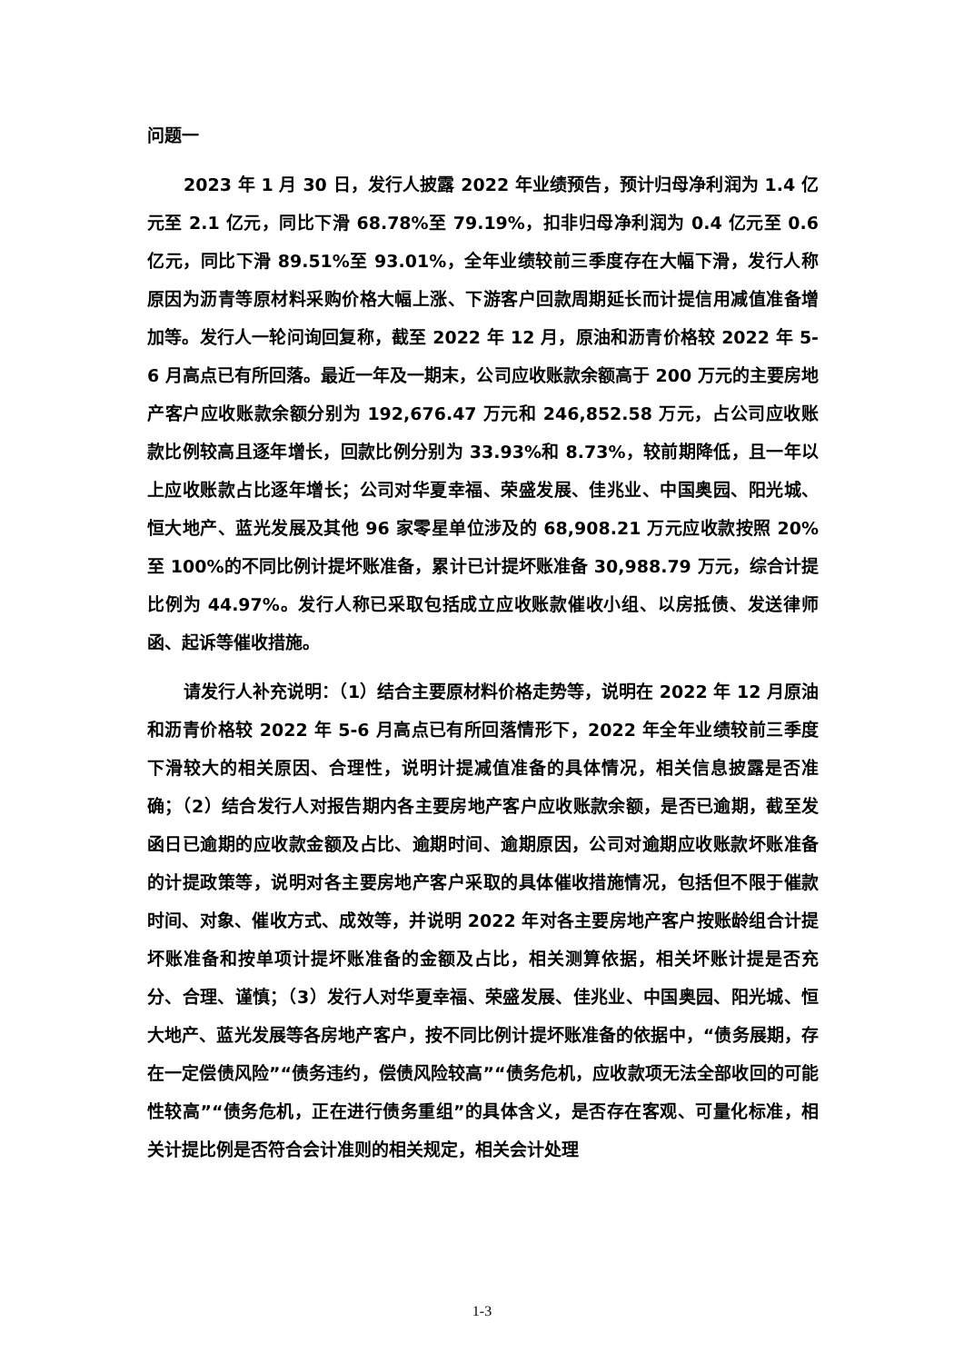问题一
2023 年 1 月 30 日，发行人披露 2022 年业绩预告，预计归母净利润为 1.4 亿元至 2.1 亿元，同比下滑 68.78%至 79.19%，扣非归母净利润为 0.4 亿元至 0.6 亿元，同比下滑 89.51%至 93.01%，全年业绩较前三季度存在大幅下滑，发行人称原因为沥青等原材料采购价格大幅上涨、下游客户回款周期延长而计提信用减值准备增加等。发行人一轮问询回复称，截至 2022 年 12 月，原油和沥青价格较 2022 年 5-6 月高点已有所回落。最近一年及一期末，公司应收账款余额高于 200 万元的主要房地产客户应收账款余额分别为 192,676.47 万元和 246,852.58 万元，占公司应收账款比例较高且逐年增长，回款比例分别为 33.93%和 8.73%，较前期降低，且一年以上应收账款占比逐年增长；公司对华夏幸福、荣盛发展、佳兆业、中国奥园、阳光城、恒大地产、蓝光发展及其他 96 家零星单位涉及的 68,908.21 万元应收款按照 20%至 100%的不同比例计提坏账准备，累计已计提坏账准备 30,988.79 万元，综合计提比例为 44.97%。发行人称已采取包括成立应收账款催收小组、以房抵债、发送律师函、起诉等催收措施。
请发行人补充说明：（1）结合主要原材料价格走势等，说明在 2022 年 12 月原油和沥青价格较 2022 年 5-6 月高点已有所回落情形下，2022 年全年业绩较前三季度下滑较大的相关原因、合理性，说明计提减值准备的具体情况，相关信息披露是否准确；（2）结合发行人对报告期内各主要房地产客户应收账款余额，是否已逾期，截至发函日已逾期的应收款金额及占比、逾期时间、逾期原因，公司对逾期应收账款坏账准备的计提政策等，说明对各主要房地产客户采取的具体催收措施情况，包括但不限于催款时间、对象、催收方式、成效等，并说明 2022 年对各主要房地产客户按账龄组合计提坏账准备和按单项计提坏账准备的金额及占比，相关测算依据，相关坏账计提是否充分、合理、谨慎；（3）发行人对华夏幸福、荣盛发展、佳兆业、中国奥园、阳光城、恒大地产、蓝光发展等各房地产客户，按不同比例计提坏账准备的依据中，“债务展期，存在一定偿债风险”“债务违约，偿债风险较高”“债务危机，应收款项无法全部收回的可能性较高”“债务危机，正在进行债务重组”的具体含义，是否存在客观、可量化标准，相关计提比例是否符合会计准则的相关规定，相关会计处理
1-3